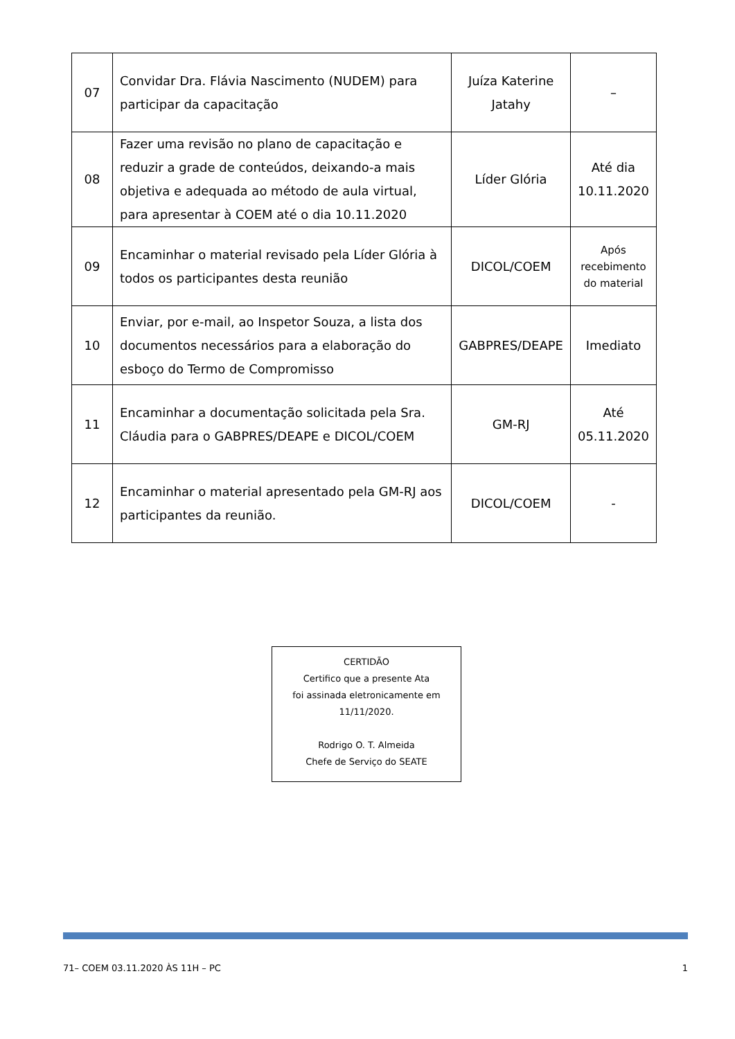| 07 | Convidar Dra. Flávia Nascimento (NUDEM) para participar da capacitação | Juíza Katerine Jatahy | – |
| 08 | Fazer uma revisão no plano de capacitação e reduzir a grade de conteúdos, deixando-a mais objetiva e adequada ao método de aula virtual, para apresentar à COEM até o dia 10.11.2020 | Líder Glória | Até dia 10.11.2020 |
| 09 | Encaminhar o material revisado pela Líder Glória à todos os participantes desta reunião | DICOL/COEM | Após recebimento do material |
| 10 | Enviar, por e-mail, ao Inspetor Souza, a lista dos documentos necessários para a elaboração do esboço do Termo de Compromisso | GABPRES/DEAPE | Imediato |
| 11 | Encaminhar a documentação solicitada pela Sra. Cláudia para o GABPRES/DEAPE e DICOL/COEM | GM-RJ | Até 05.11.2020 |
| 12 | Encaminhar o material apresentado pela GM-RJ aos participantes da reunião. | DICOL/COEM | - |
CERTIDÃO
Certifico que a presente Ata
foi assinada eletronicamente em
11/11/2020.
Rodrigo O. T. Almeida
Chefe de Serviço do SEATE
71– COEM 03.11.2020 ÀS 11H – PC 1